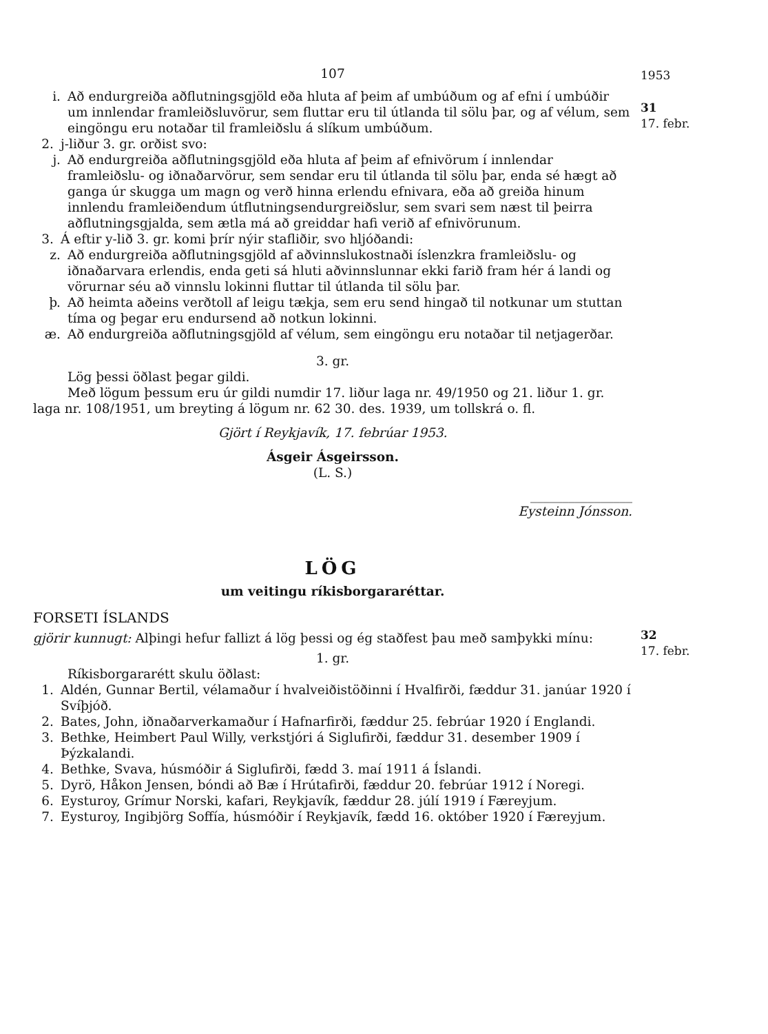1953
31
17. febr.
32
17. febr.
107
i. Að endurgreiða aðflutningsgjöld eða hluta af þeim af umbúðum og af efni í umbúðir um innlendar framleiðsluvörur, sem fluttar eru til útlanda til sölu þar, og af vélum, sem eingöngu eru notaðar til framleiðslu á slíkum umbúðum.
2. j-liður 3. gr. orðist svo:
j. Að endurgreiða aðflutningsgjöld eða hluta af þeim af efnivörum í innlendar framleiðslu- og iðnaðarvörur, sem sendar eru til útlanda til sölu þar, enda sé hægt að ganga úr skugga um magn og verð hinna erlendu efnivara, eða að greiða hinum innlendu framleiðendum útflutningsendurgreiðslur, sem svari sem næst til þeirra aðflutningsgjalda, sem ætla má að greiddar hafi verið af efnivörunum.
3. Á eftir y-lið 3. gr. komi þrír nýir stafliðir, svo hljóðandi:
z. Að endurgreiða aðflutningsgjöld af aðvinnslukostnaði íslenzkra framleiðslu- og iðnaðarvara erlendis, enda geti sá hluti aðvinnslunnar ekki farið fram hér á landi og vörurnar séu að vinnslu lokinni fluttar til útlanda til sölu þar.
þ. Að heimta aðeins verðtoll af leigu tækja, sem eru send hingað til notkunar um stuttan tíma og þegar eru endursend að notkun lokinni.
æ. Að endurgreiða aðflutningsgjöld af vélum, sem eingöngu eru notaðar til netjagerðar.
3. gr.
Lög þessi öðlast þegar gildi.
Með lögum þessum eru úr gildi numdir 17. liður laga nr. 49/1950 og 21. liður 1. gr. laga nr. 108/1951, um breyting á lögum nr. 62 30. des. 1939, um tollskrá o. fl.
Gjört í Reykjavík, 17. febrúar 1953.
Ásgeir Ásgeirsson.
(L. S.)
________________
Eysteinn Jónsson.
LÖG
um veitingu ríkisborgararéttar.
FORSETI ÍSLANDS
gjörir kunnugt: Alþingi hefur fallizt á lög þessi og ég staðfest þau með samþykki mínu:
1. gr.
Ríkisborgararétt skulu öðlast:
1. Aldén, Gunnar Bertil, vélamaður í hvalveiðistöðinni í Hvalfirði, fæddur 31. janúar 1920 í Svíþjóð.
2. Bates, John, iðnaðarverkamaður í Hafnarfirði, fæddur 25. febrúar 1920 í Englandi.
3. Bethke, Heimbert Paul Willy, verkstjóri á Siglufirði, fæddur 31. desember 1909 í Þýzkalandi.
4. Bethke, Svava, húsmóðir á Siglufirði, fædd 3. maí 1911 á Íslandi.
5. Dyrö, Håkon Jensen, bóndi að Bæ í Hrútafirði, fæddur 20. febrúar 1912 í Noregi.
6. Eysturoy, Grímur Norski, kafari, Reykjavík, fæddur 28. júlí 1919 í Færeyjum.
7. Eysturoy, Ingibjörg Soffía, húsmóðir í Reykjavík, fædd 16. október 1920 í Færeyjum.